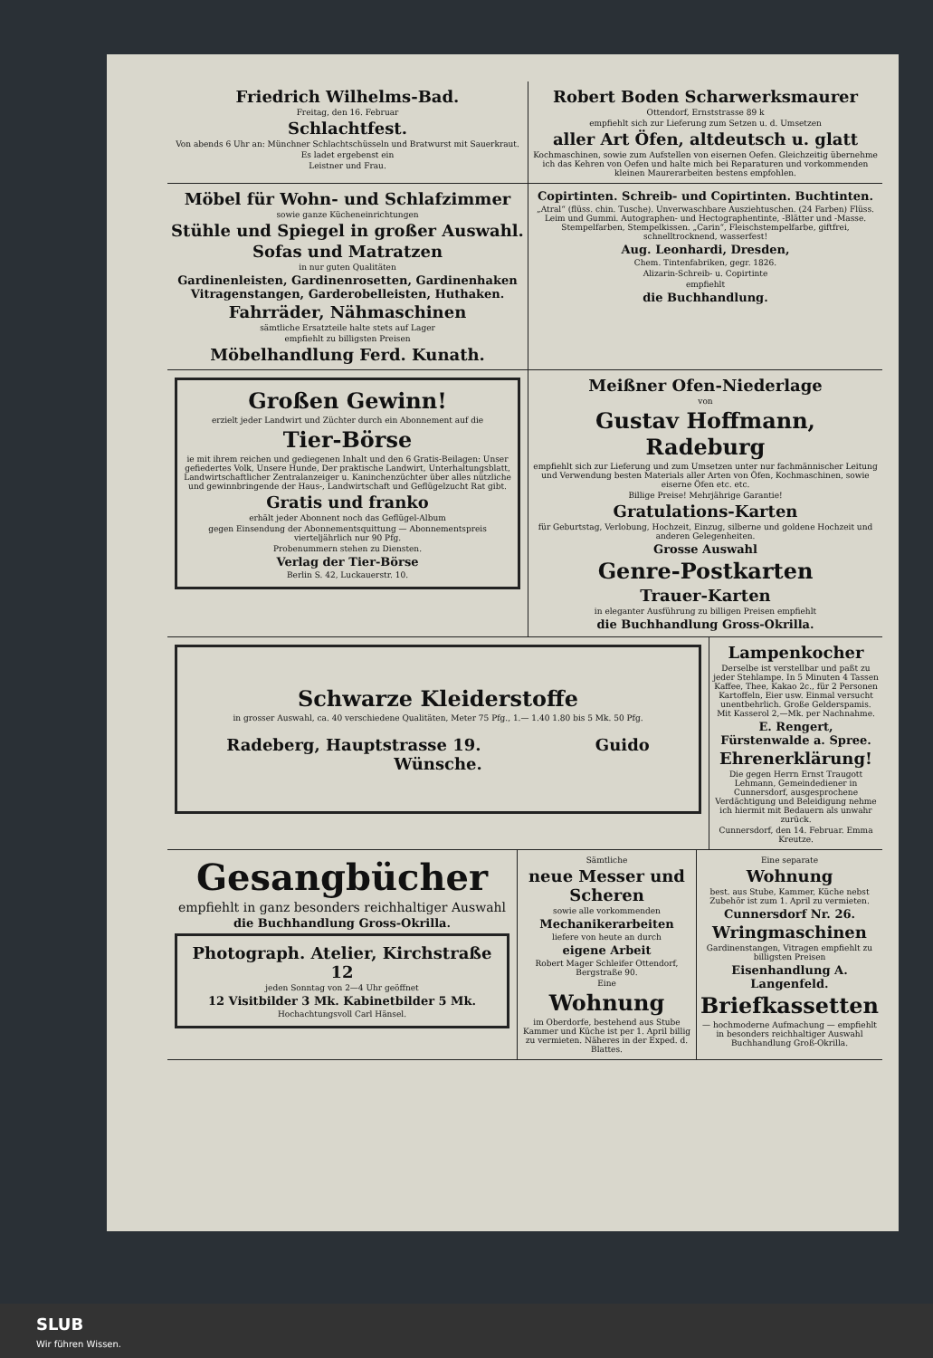Friedrich Wilhelms-Bad.
Freitag, den 16. Februar
Schlachtfest.
Von abends 6 Uhr an: Münchner Schlachtschüsseln und Bratwurst mit Sauerkraut.
Es ladet ergebenst ein
Leistner und Frau.
Robert Boden Scharwerksmaurer
Ottendorf, Ernststrasse 89 k
empfiehlt sich zur Lieferung zum Setzen u. d. Umsetzen
aller Art Öfen, altdeutsch u. glatt
Kochmaschinen, sowie zum Aufstellen von eisernen Oefen. Gleichzeitig übernehme ich das Kehren von Oefen und halte mich bei Reparaturen und vorkommenden kleinen Maurerarbeiten bestens empfohlen.
Möbel für Wohn- und Schlafzimmer
sowie ganze Kücheneinrichtungen
Stühle und Spiegel in großer Auswahl.
Sofas und Matratzen
in nur guten Qualitäten
Gardinenleisten, Gardinenrosetten, Gardinenhaken Vitragenstangen, Garderobelleisten, Huthaken.
Fahrräder, Nähmaschinen
sämtliche Ersatzteile halte stets auf Lager
empfiehlt zu billigsten Preisen
Möbelhandlung Ferd. Kunath.
Copirtinten. Schreib- und Copirtinten. Buchtinten.
„Atral“ (flüss. chin. Tusche). Unverwaschbare Ausziehtuschen. (24 Farben) Flüss. Leim und Gummi. Autographen- und Hectographentinte, -Blätter und -Masse. Stempelfarben, Stempelkissen. „Carin“, Fleischstempelfarbe, giftfrei, schnelltrocknend, wasserfest!
Aug. Leonhardi, Dresden,
Chem. Tintenfabriken, gegr. 1826.
Alizarin-Schreib- u. Copirtinte
empfiehlt
die Buchhandlung.
Großen Gewinn!
erzielt jeder Landwirt und Züchter durch ein Abonnement auf die
Tier-Börse
ie mit ihrem reichen und gediegenen Inhalt und den 6 Gratis-Beilagen: Unser gefiedertes Volk, Unsere Hunde, Der praktische Landwirt, Unterhaltungsblatt, Landwirtschaftlicher Zentralanzeiger u. Kaninchenzüchter über alles nützliche und gewinnbringende der Haus-, Landwirtschaft und Geflügelzucht Rat gibt.
Gratis und franko
erhält jeder Abonnent noch das Geflügel-Album
gegen Einsendung der Abonnementsquittung — Abonnementspreis vierteljährlich nur 90 Pfg.
Probenummern stehen zu Diensten.
Verlag der Tier-Börse
Berlin S. 42, Luckauerstr. 10.
Meißner Ofen-Niederlage
von
Gustav Hoffmann, Radeburg
empfiehlt sich zur Lieferung und zum Umsetzen unter nur fachmännischer Leitung und Verwendung besten Materials aller Arten von Öfen, Kochmaschinen, sowie eiserne Öfen etc. etc.
Billige Preise! Mehrjährige Garantie!
Gratulations-Karten
für Geburtstag, Verlobung, Hochzeit, Einzug, silberne und goldene Hochzeit und anderen Gelegenheiten.
Grosse Auswahl
Genre-Postkarten
Trauer-Karten
in eleganter Ausführung zu billigen Preisen empfiehlt
die Buchhandlung Gross-Okrilla.
Schwarze Kleiderstoffe
in grosser Auswahl, ca. 40 verschiedene Qualitäten, Meter 75 Pfg., 1.— 1.40 1.80 bis 5 Mk. 50 Pfg.
Radeberg, Hauptstrasse 19. Guido Wünsche.
Lampenkocher
Derselbe ist verstellbar und paßt zu jeder Stehlampe. In 5 Minuten 4 Tassen Kaffee, Thee, Kakao 2c., für 2 Personen Kartoffeln, Eier usw. Einmal versucht unentbehrlich. Große Gelderspamis. Mit Kasserol 2,—Mk. per Nachnahme.
E. Rengert, Fürstenwalde a. Spree.
Ehrenerklärung!
Die gegen Herrn Ernst Traugott Lehmann, Gemeindediener in Cunnersdorf, ausgesprochene Verdächtigung und Beleidigung nehme ich hiermit mit Bedauern als unwahr zurück.
Cunnersdorf, den 14. Februar. Emma Kreutze.
Gesangbücher
empfiehlt in ganz besonders reichhaltiger Auswahl
die Buchhandlung Gross-Okrilla.
Photograph. Atelier, Kirchstraße 12
jeden Sonntag von 2—4 Uhr geöffnet
12 Visitbilder 3 Mk. Kabinetbilder 5 Mk.
Hochachtungsvoll Carl Hänsel.
Sämtliche
neue Messer und Scheren
sowie alle vorkommenden
Mechanikerarbeiten
liefere von heute an durch
eigene Arbeit
Robert Mager Schleifer Ottendorf, Bergstraße 90.
Eine
Wohnung
im Oberdorfe, bestehend aus Stube Kammer und Küche ist per 1. April billig zu vermieten. Näheres in der Exped. d. Blattes.
Eine separate
Wohnung
best. aus Stube, Kammer, Küche nebst Zubehör ist zum 1. April zu vermieten.
Cunnersdorf Nr. 26.
Wringmaschinen
Gardinenstangen, Vitragen empfiehlt zu billigsten Preisen
Eisenhandlung A. Langenfeld.
Briefkassetten
— hochmoderne Aufmachung — empfiehlt in besonders reichhaltiger Auswahl Buchhandlung Groß-Okrilla.
SLUB
Wir führen Wissen.